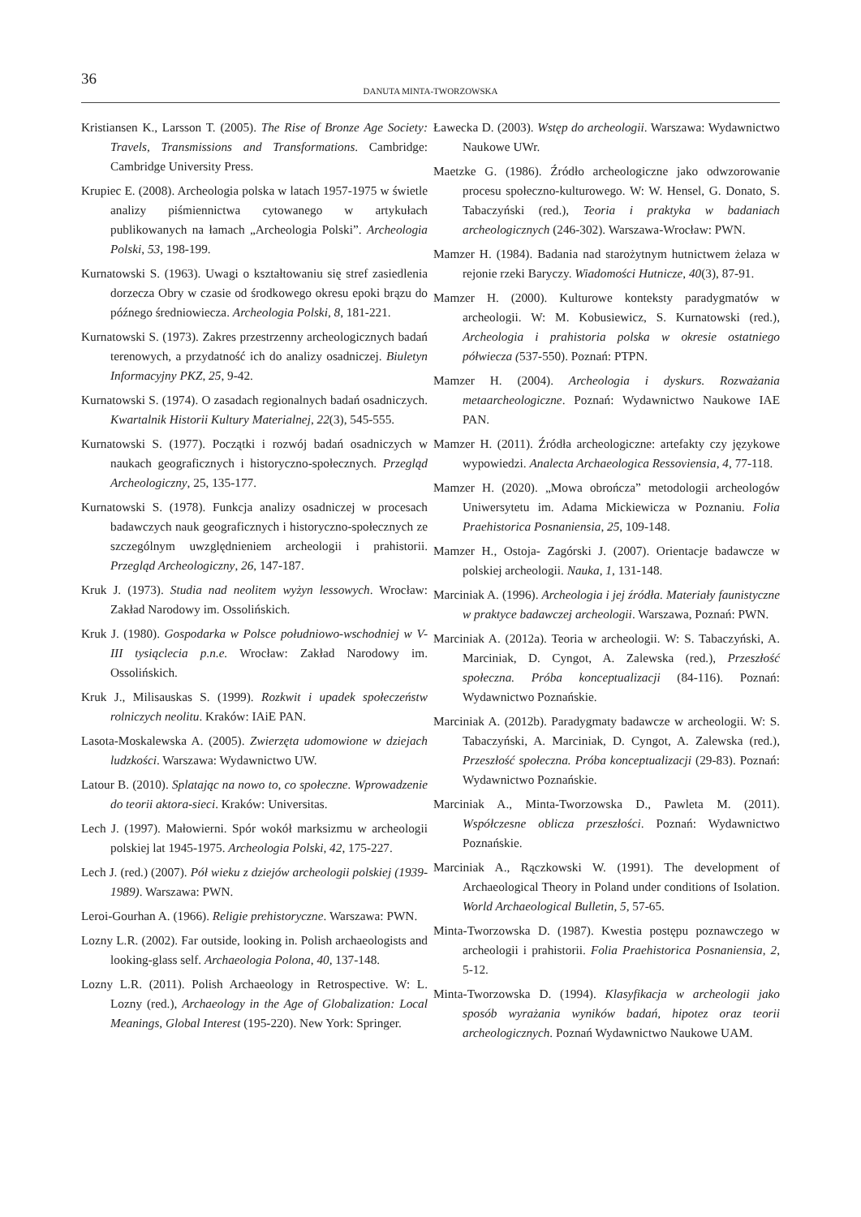36
DANUTA MINTA-TWORZOWSKA
Kristiansen K., Larsson T. (2005). The Rise of Bronze Age Society: Travels, Transmissions and Transformations. Cambridge: Cambridge University Press.
Krupiec E. (2008). Archeologia polska w latach 1957-1975 w świetle analizy piśmiennictwa cytowanego w artykułach publikowanych na łamach „Archeologia Polski”. Archeologia Polski, 53, 198-199.
Kurnatowski S. (1963). Uwagi o kształtowaniu się stref zasiedlenia dorzecza Obry w czasie od środkowego okresu epoki brązu do późnego średniowiecza. Archeologia Polski, 8, 181-221.
Kurnatowski S. (1973). Zakres przestrzenny archeologicznych badań terenowych, a przydatność ich do analizy osadniczej. Biuletyn Informacyjny PKZ, 25, 9-42.
Kurnatowski S. (1974). O zasadach regionalnych badań osadniczych. Kwartalnik Historii Kultury Materialnej, 22(3), 545-555.
Kurnatowski S. (1977). Początki i rozwój badań osadniczych w naukach geograficznych i historyczno-społecznych. Przegląd Archeologiczny, 25, 135-177.
Kurnatowski S. (1978). Funkcja analizy osadniczej w procesach badawczych nauk geograficznych i historyczno-społecznych ze szczególnym uwzględnieniem archeologii i prahistorii. Przegląd Archeologiczny, 26, 147-187.
Kruk J. (1973). Studia nad neolitem wyżyn lessowych. Wrocław: Zakład Narodowy im. Ossolińskich.
Kruk J. (1980). Gospodarka w Polsce południowo-wschodniej w V-III tysiąclecia p.n.e. Wrocław: Zakład Narodowy im. Ossolińskich.
Kruk J., Milisauskas S. (1999). Rozkwit i upadek społeczeństw rolniczych neolitu. Kraków: IAiE PAN.
Lasota-Moskalewska A. (2005). Zwierzęta udomowione w dziejach ludzkości. Warszawa: Wydawnictwo UW.
Latour B. (2010). Splatając na nowo to, co społeczne. Wprowadzenie do teorii aktora-sieci. Kraków: Universitas.
Lech J. (1997). Małowierni. Spór wokół marksizmu w archeologii polskiej lat 1945-1975. Archeologia Polski, 42, 175-227.
Lech J. (red.) (2007). Pół wieku z dziejów archeologii polskiej (1939-1989). Warszawa: PWN.
Leroi-Gourhan A. (1966). Religie prehistoryczne. Warszawa: PWN.
Lozny L.R. (2002). Far outside, looking in. Polish archaeologists and looking-glass self. Archaeologia Polona, 40, 137-148.
Lozny L.R. (2011). Polish Archaeology in Retrospective. W: L. Lozny (red.), Archaeology in the Age of Globalization: Local Meanings, Global Interest (195-220). New York: Springer.
Ławecka D. (2003). Wstęp do archeologii. Warszawa: Wydawnictwo Naukowe UWr.
Maetzke G. (1986). Źródło archeologiczne jako odwzorowanie procesu społeczno-kulturowego. W: W. Hensel, G. Donato, S. Tabaczyński (red.), Teoria i praktyka w badaniach archeologicznych (246-302). Warszawa-Wrocław: PWN.
Mamzer H. (1984). Badania nad starożytnym hutnictwem żelaza w rejonie rzeki Baryczy. Wiadomości Hutnicze, 40(3), 87-91.
Mamzer H. (2000). Kulturowe konteksty paradygmatów w archeologii. W: M. Kobusiewicz, S. Kurnatowski (red.), Archeologia i prahistoria polska w okresie ostatniego półwiecza (537-550). Poznań: PTPN.
Mamzer H. (2004). Archeologia i dyskurs. Rozważania metaarcheologiczne. Poznań: Wydawnictwo Naukowe IAE PAN.
Mamzer H. (2011). Źródła archeologiczne: artefakty czy językowe wypowiedzi. Analecta Archaeologica Ressoviensia, 4, 77-118.
Mamzer H. (2020). „Mowa obrończa” metodologii archeologów Uniwersytetu im. Adama Mickiewicza w Poznaniu. Folia Praehistorica Posnaniensia, 25, 109-148.
Mamzer H., Ostoja- Zagórski J. (2007). Orientacje badawcze w polskiej archeologii. Nauka, 1, 131-148.
Marciniak A. (1996). Archeologia i jej źródła. Materiały faunistyczne w praktyce badawczej archeologii. Warszawa, Poznań: PWN.
Marciniak A. (2012a). Teoria w archeologii. W: S. Tabaczyński, A. Marciniak, D. Cyngot, A. Zalewska (red.), Przeszłość społeczna. Próba konceptualizacji (84-116). Poznań: Wydawnictwo Poznańskie.
Marciniak A. (2012b). Paradygmaty badawcze w archeologii. W: S. Tabaczyński, A. Marciniak, D. Cyngot, A. Zalewska (red.), Przeszłość społeczna. Próba konceptualizacji (29-83). Poznań: Wydawnictwo Poznańskie.
Marciniak A., Minta-Tworzowska D., Pawleta M. (2011). Współczesne oblicza przeszłości. Poznań: Wydawnictwo Poznańskie.
Marciniak A., Rączkowski W. (1991). The development of Archaeological Theory in Poland under conditions of Isolation. World Archaeological Bulletin, 5, 57-65.
Minta-Tworzowska D. (1987). Kwestia postępu poznawczego w archeologii i prahistorii. Folia Praehistorica Posnaniensia, 2, 5-12.
Minta-Tworzowska D. (1994). Klasyfikacja w archeologii jako sposób wyrażania wyników badań, hipotez oraz teorii archeologicznych. Poznań Wydawnictwo Naukowe UAM.